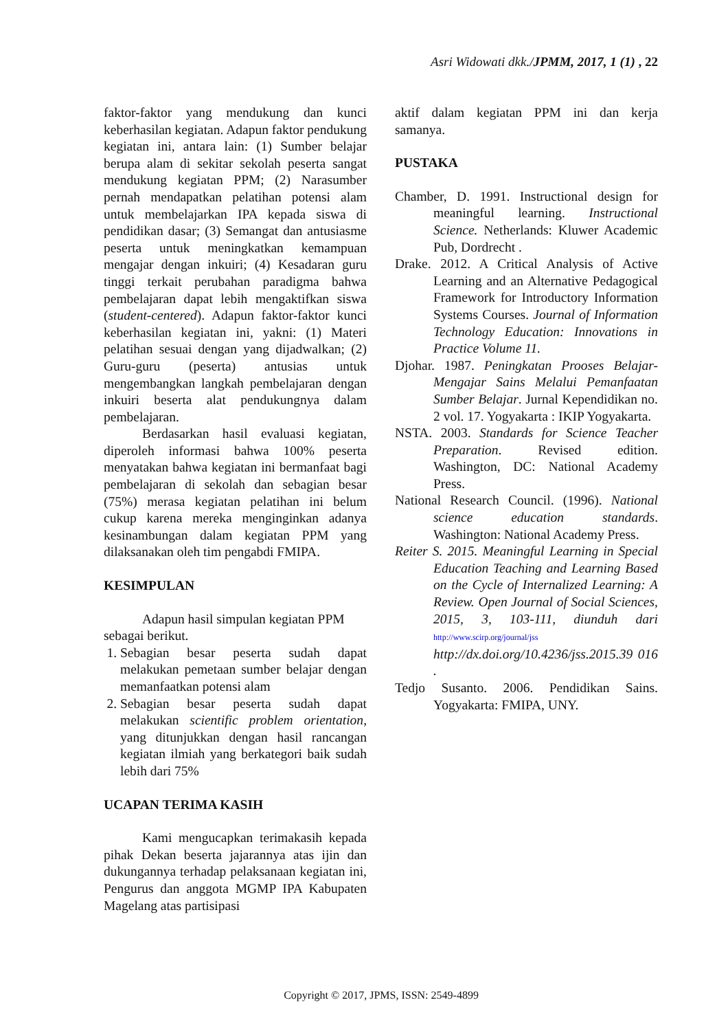Asri Widowati dkk./JPMM, 2017, 1 (1) , 22
faktor-faktor yang mendukung dan kunci keberhasilan kegiatan. Adapun faktor pendukung kegiatan ini, antara lain: (1) Sumber belajar berupa alam di sekitar sekolah peserta sangat mendukung kegiatan PPM; (2) Narasumber pernah mendapatkan pelatihan potensi alam untuk membelajarkan IPA kepada siswa di pendidikan dasar; (3) Semangat dan antusiasme peserta untuk meningkatkan kemampuan mengajar dengan inkuiri; (4) Kesadaran guru tinggi terkait perubahan paradigma bahwa pembelajaran dapat lebih mengaktifkan siswa (student-centered). Adapun faktor-faktor kunci keberhasilan kegiatan ini, yakni: (1) Materi pelatihan sesuai dengan yang dijadwalkan; (2) Guru-guru (peserta) antusias untuk mengembangkan langkah pembelajaran dengan inkuiri beserta alat pendukungnya dalam pembelajaran.
Berdasarkan hasil evaluasi kegiatan, diperoleh informasi bahwa 100% peserta menyatakan bahwa kegiatan ini bermanfaat bagi pembelajaran di sekolah dan sebagian besar (75%) merasa kegiatan pelatihan ini belum cukup karena mereka menginginkan adanya kesinambungan dalam kegiatan PPM yang dilaksanakan oleh tim pengabdi FMIPA.
KESIMPULAN
Adapun hasil simpulan kegiatan PPM sebagai berikut.
1. Sebagian besar peserta sudah dapat melakukan pemetaan sumber belajar dengan memanfaatkan potensi alam
2. Sebagian besar peserta sudah dapat melakukan scientific problem orientation, yang ditunjukkan dengan hasil rancangan kegiatan ilmiah yang berkategori baik sudah lebih dari 75%
UCAPAN TERIMA KASIH
Kami mengucapkan terimakasih kepada pihak Dekan beserta jajarannya atas ijin dan dukungannya terhadap pelaksanaan kegiatan ini, Pengurus dan anggota MGMP IPA Kabupaten Magelang atas partisipasi
aktif dalam kegiatan PPM ini dan kerja samanya.
PUSTAKA
Chamber, D. 1991. Instructional design for meaningful learning. Instructional Science. Netherlands: Kluwer Academic Pub, Dordrecht .
Drake. 2012. A Critical Analysis of Active Learning and an Alternative Pedagogical Framework for Introductory Information Systems Courses. Journal of Information Technology Education: Innovations in Practice Volume 11.
Djohar. 1987. Peningkatan Prooses Belajar-Mengajar Sains Melalui Pemanfaatan Sumber Belajar. Jurnal Kependidikan no. 2 vol. 17. Yogyakarta : IKIP Yogyakarta.
NSTA. 2003. Standards for Science Teacher Preparation. Revised edition. Washington, DC: National Academy Press.
National Research Council. (1996). National science education standards. Washington: National Academy Press.
Reiter S. 2015. Meaningful Learning in Special Education Teaching and Learning Based on the Cycle of Internalized Learning: A Review. Open Journal of Social Sciences, 2015, 3, 103-111, diunduh dari http://www.scirp.org/journal/jss http://dx.doi.org/10.4236/jss.2015.39 016 .
Tedjo Susanto. 2006. Pendidikan Sains. Yogyakarta: FMIPA, UNY.
Copyright © 2017, JPMS, ISSN: 2549-4899